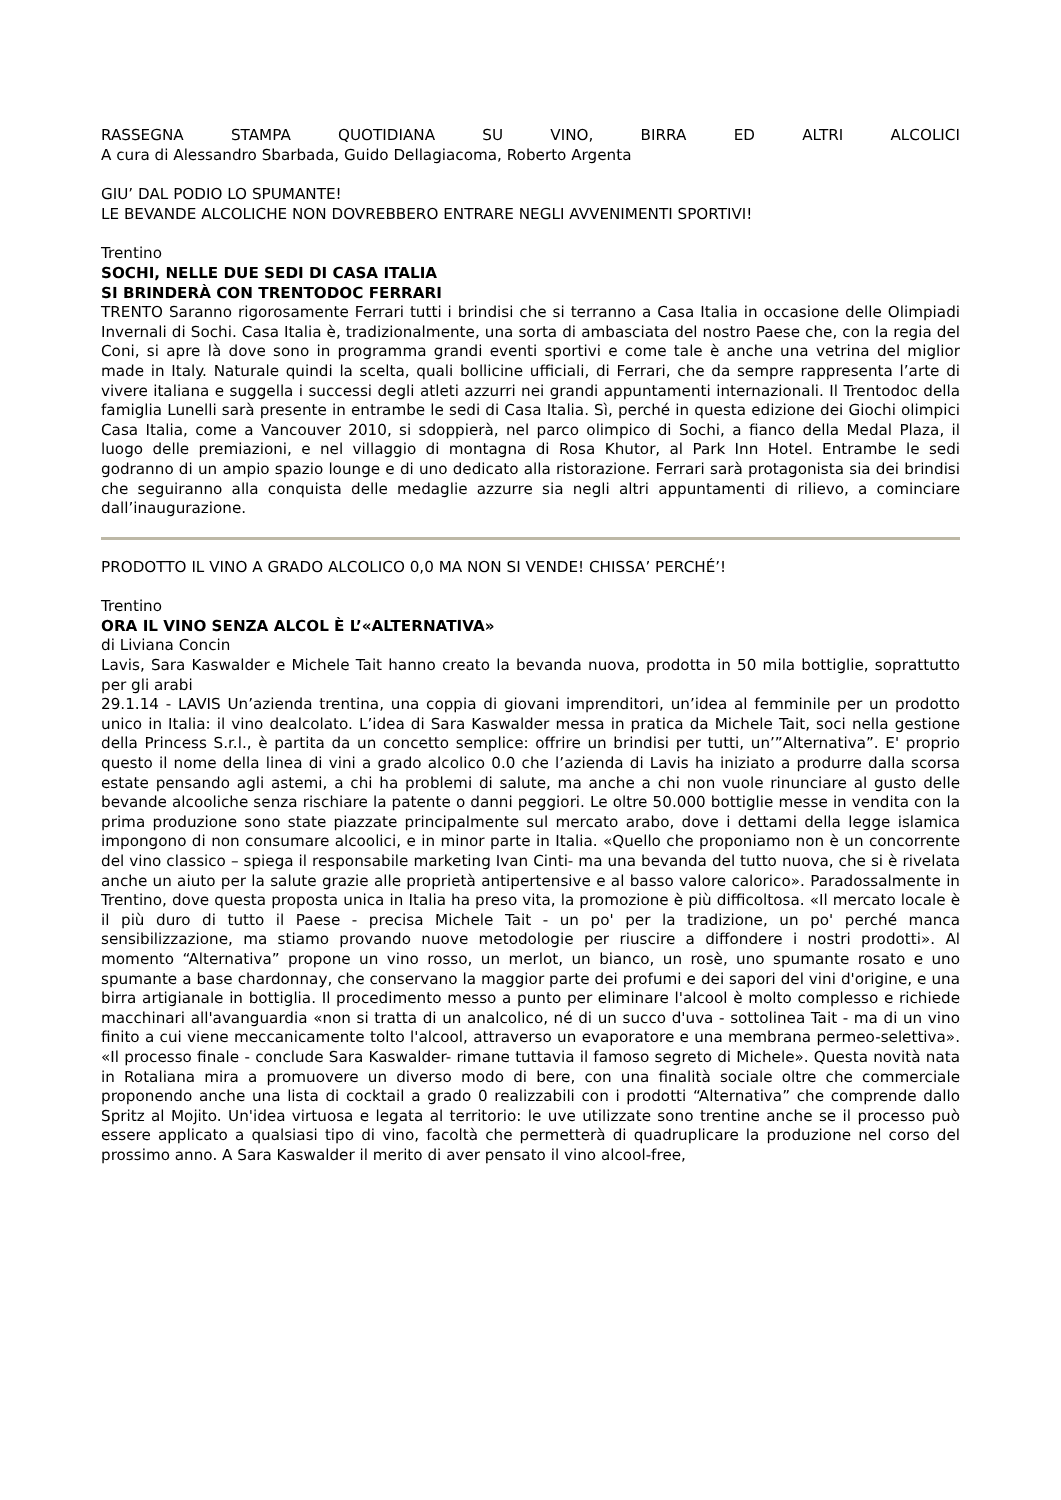RASSEGNA STAMPA QUOTIDIANA SU VINO, BIRRA ED ALTRI ALCOLICI
A cura di Alessandro Sbarbada, Guido Dellagiacoma, Roberto Argenta
GIU’ DAL PODIO LO SPUMANTE!
LE BEVANDE ALCOLICHE NON DOVREBBERO ENTRARE NEGLI AVVENIMENTI SPORTIVI!
Trentino
SOCHI, NELLE DUE SEDI DI CASA ITALIA
SI BRINDERÀ CON TRENTODOC FERRARI
TRENTO Saranno rigorosamente Ferrari tutti i brindisi che si terranno a Casa Italia in occasione delle Olimpiadi Invernali di Sochi. Casa Italia è, tradizionalmente, una sorta di ambasciata del nostro Paese che, con la regia del Coni, si apre là dove sono in programma grandi eventi sportivi e come tale è anche una vetrina del miglior made in Italy. Naturale quindi la scelta, quali bollicine ufficiali, di Ferrari, che da sempre rappresenta l’arte di vivere italiana e suggella i successi degli atleti azzurri nei grandi appuntamenti internazionali. Il Trentodoc della famiglia Lunelli sarà presente in entrambe le sedi di Casa Italia. Sì, perché in questa edizione dei Giochi olimpici Casa Italia, come a Vancouver 2010, si sdoppierà, nel parco olimpico di Sochi, a fianco della Medal Plaza, il luogo delle premiazioni, e nel villaggio di montagna di Rosa Khutor, al Park Inn Hotel. Entrambe le sedi godranno di un ampio spazio lounge e di uno dedicato alla ristorazione. Ferrari sarà protagonista sia dei brindisi che seguiranno alla conquista delle medaglie azzurre sia negli altri appuntamenti di rilievo, a cominciare dall’inaugurazione.
PRODOTTO IL VINO A GRADO ALCOLICO 0,0 MA NON SI VENDE! CHISSA’ PERCHÉ’!
Trentino
ORA IL VINO SENZA ALCOL È L’«ALTERNATIVA»
di Liviana Concin
Lavis, Sara Kaswalder e Michele Tait hanno creato la bevanda nuova, prodotta in 50 mila bottiglie, soprattutto per gli arabi
29.1.14 - LAVIS Un’azienda trentina, una coppia di giovani imprenditori, un’idea al femminile per un prodotto unico in Italia: il vino dealcolato. L’idea di Sara Kaswalder messa in pratica da Michele Tait, soci nella gestione della Princess S.r.l., è partita da un concetto semplice: offrire un brindisi per tutti, un’”Alternativa”. E' proprio questo il nome della linea di vini a grado alcolico 0.0 che l’azienda di Lavis ha iniziato a produrre dalla scorsa estate pensando agli astemi, a chi ha problemi di salute, ma anche a chi non vuole rinunciare al gusto delle bevande alcooliche senza rischiare la patente o danni peggiori. Le oltre 50.000 bottiglie messe in vendita con la prima produzione sono state piazzate principalmente sul mercato arabo, dove i dettami della legge islamica impongono di non consumare alcoolici, e in minor parte in Italia. «Quello che proponiamo non è un concorrente del vino classico – spiega il responsabile marketing Ivan Cinti- ma una bevanda del tutto nuova, che si è rivelata anche un aiuto per la salute grazie alle proprietà antipertensive e al basso valore calorico». Paradossalmente in Trentino, dove questa proposta unica in Italia ha preso vita, la promozione è più difficoltosa. «Il mercato locale è il più duro di tutto il Paese - precisa Michele Tait - un po' per la tradizione, un po' perché manca sensibilizzazione, ma stiamo provando nuove metodologie per riuscire a diffondere i nostri prodotti». Al momento “Alternativa” propone un vino rosso, un merlot, un bianco, un rosè, uno spumante rosato e uno spumante a base chardonnay, che conservano la maggior parte dei profumi e dei sapori del vini d'origine, e una birra artigianale in bottiglia. Il procedimento messo a punto per eliminare l'alcool è molto complesso e richiede macchinari all'avanguardia «non si tratta di un analcolico, né di un succo d'uva - sottolinea Tait - ma di un vino finito a cui viene meccanicamente tolto l'alcool, attraverso un evaporatore e una membrana permeo-selettiva». «Il processo finale - conclude Sara Kaswalder- rimane tuttavia il famoso segreto di Michele». Questa novità nata in Rotaliana mira a promuovere un diverso modo di bere, con una finalità sociale oltre che commerciale proponendo anche una lista di cocktail a grado 0 realizzabili con i prodotti “Alternativa” che comprende dallo Spritz al Mojito. Un'idea virtuosa e legata al territorio: le uve utilizzate sono trentine anche se il processo può essere applicato a qualsiasi tipo di vino, facoltà che permetterà di quadruplicare la produzione nel corso del prossimo anno. A Sara Kaswalder il merito di aver pensato il vino alcool-free,